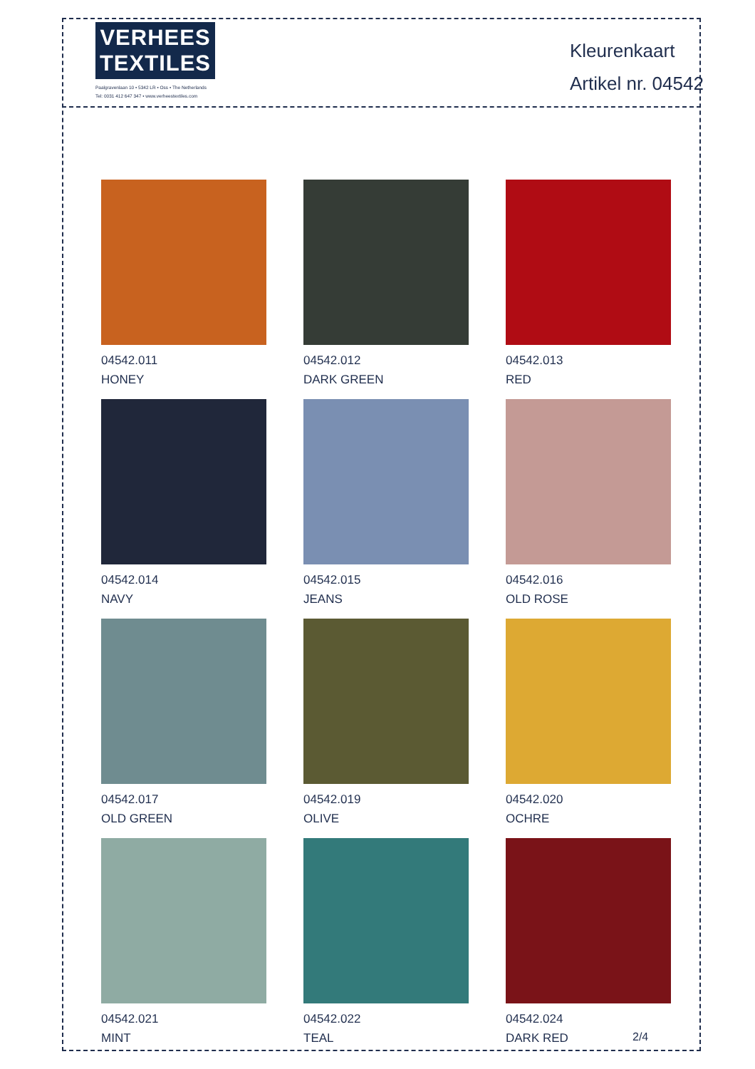VERHEES
TEXTILES
Paalgravenlaan 10 • 5342 LR • Oss • The Netherlands
Tel: 0031 412 647 347 • www.verheestextiles.com
Kleurenkaart
Artikel nr. 04542
04542.011
HONEY
04542.012
DARK GREEN
04542.013
RED
04542.014
NAVY
04542.015
JEANS
04542.016
OLD ROSE
04542.017
OLD GREEN
04542.019
OLIVE
04542.020
OCHRE
04542.021
MINT
04542.022
TEAL
04542.024
DARK RED
2/4